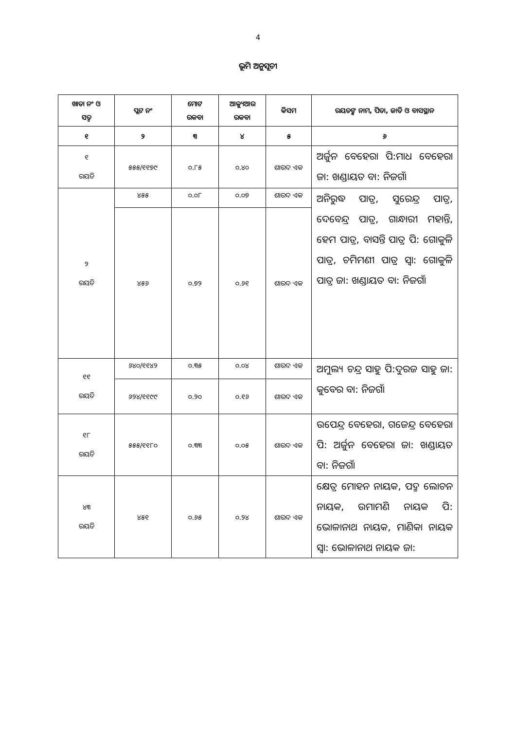4
ଭୂମି ଅନୁସୂଚୀ
| ଖାତା ନଂ ଓ ସତ୍ୱ | ପ୍ଲଟ ନଂ | ମୋଟ ରକବା | ଆକ୍ୟୁଆର ରକବା | କିସମ | ରୟତଙ୍କ ନାମ, ପିତା, ଜାତି ଓ ବାସସ୍ଥାନ |
| --- | --- | --- | --- | --- | --- |
| ୧ | ୨ | ୩ | ୪ | ୫ | ୬ |
| ୧ ରୟତି | ୫୫୫/୧୧୭୯ | ୦.୮୫ | ୦.୪୦ | ଶାରଦ ଏକ | ଅର୍ଜୁନ ବେହେରା ପି:ମାଧ ବେହେରା ଜା: ଖଣ୍ଡାୟତ ବା: ନିଜଗାଁ |
| ୨ ରୟତି | ୪୫୫ | ୦.୦୮ | ୦.୦୭ | ଶାରଦ ଏକ | ଅନିରୁଦ୍ଧ ପାତ୍ର, ସୁରେନ୍ଦ୍ର ପାତ୍ର, ଦେବେନ୍ଦ୍ର ପାତ୍ର, ଗାନ୍ଧାରୀ ମହାନ୍ତି, ହେମ ପାତ୍ର, ବାସନ୍ତି ପାତ୍ର ପି: ଗୋକୁଳି ପାତ୍ର, ଚମିମଣୀ ପାତ୍ର ସ୍ୱା: ଗୋକୁଳି ପାତ୍ର ଜା: ଖଣ୍ଡାୟତ ବା: ନିଜଗାଁ |
| | ୪୫୬ | ୦.୭୨ | ୦.୬୧ | ଶାରଦ ଏକ | |
| ୧୧ ରୟତି | ୬୪୦/୧୧୪୨ | ୦.୩୫ | ୦.୦୪ | ଶାରଦ ଏକ | ଅମୁଲ୍ୟ ଚନ୍ଦ୍ର ସାହୁ ପି:ଦୁରଜ ସାହୁ ଜା: କୁବେର ବା: ନିଜଗାଁ |
| | ୬୨୪/୧୧୯୯ | ୦.୨୦ | ୦.୧୬ | ଶାରଦ ଏକ | |
| ୧୮ ରୟତି | ୫୫୫/୧୧୮୦ | ୦.୩୩ | ୦.୦୫ | ଶାରଦ ଏକ | ଉପେନ୍ଦ୍ର ବେହେରା, ଗଜେନ୍ଦ୍ର ବେହେରା ପି: ଅର୍ଜୁନ ବେହେରା ଜା: ଖଣ୍ଡାୟତ ବା: ନିଜଗାଁ |
| ୪୩ ରୟତି | ୪୫୧ | ୦.୬୫ | ୦.୨୪ | ଶାରଦ ଏକ | କ୍ଷେତ୍ର ମୋହନ ନାୟକ, ପଦ୍ମ ଲୋଚନ ନାୟକ, ଉମାମଣି ନାୟକ ପି: ଭୋଳାନାଥ ନାୟକ, ମାଣିକା ନାୟକ ସ୍ୱା: ଭୋଳାନାଥ ନାୟକ ଜା: |